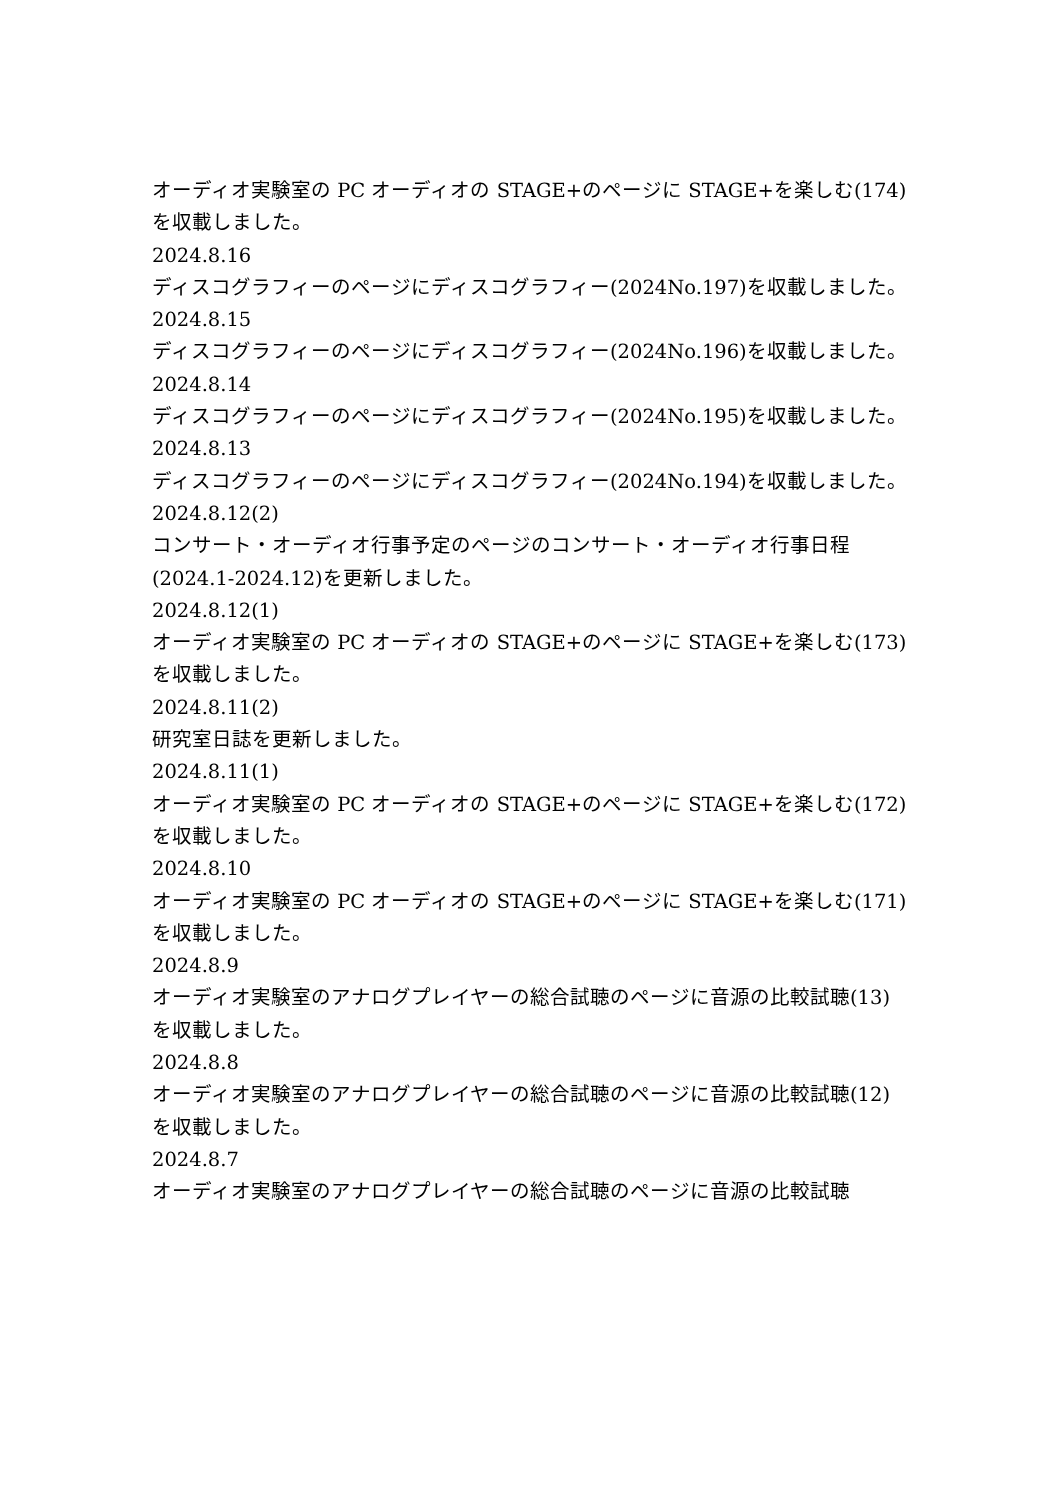オーディオ実験室の PC オーディオの STAGE+のページに STAGE+を楽しむ(174)を収載しました。
2024.8.16
ディスコグラフィーのページにディスコグラフィー(2024No.197)を収載しました。
2024.8.15
ディスコグラフィーのページにディスコグラフィー(2024No.196)を収載しました。
2024.8.14
ディスコグラフィーのページにディスコグラフィー(2024No.195)を収載しました。
2024.8.13
ディスコグラフィーのページにディスコグラフィー(2024No.194)を収載しました。
2024.8.12(2)
コンサート・オーディオ行事予定のページのコンサート・オーディオ行事日程(2024.1-2024.12)を更新しました。
2024.8.12(1)
オーディオ実験室の PC オーディオの STAGE+のページに STAGE+を楽しむ(173)を収載しました。
2024.8.11(2)
研究室日誌を更新しました。
2024.8.11(1)
オーディオ実験室の PC オーディオの STAGE+のページに STAGE+を楽しむ(172)を収載しました。
2024.8.10
オーディオ実験室の PC オーディオの STAGE+のページに STAGE+を楽しむ(171)を収載しました。
2024.8.9
オーディオ実験室のアナログプレイヤーの総合試聴のページに音源の比較試聴(13)を収載しました。
2024.8.8
オーディオ実験室のアナログプレイヤーの総合試聴のページに音源の比較試聴(12)を収載しました。
2024.8.7
オーディオ実験室のアナログプレイヤーの総合試聴のページに音源の比較試聴